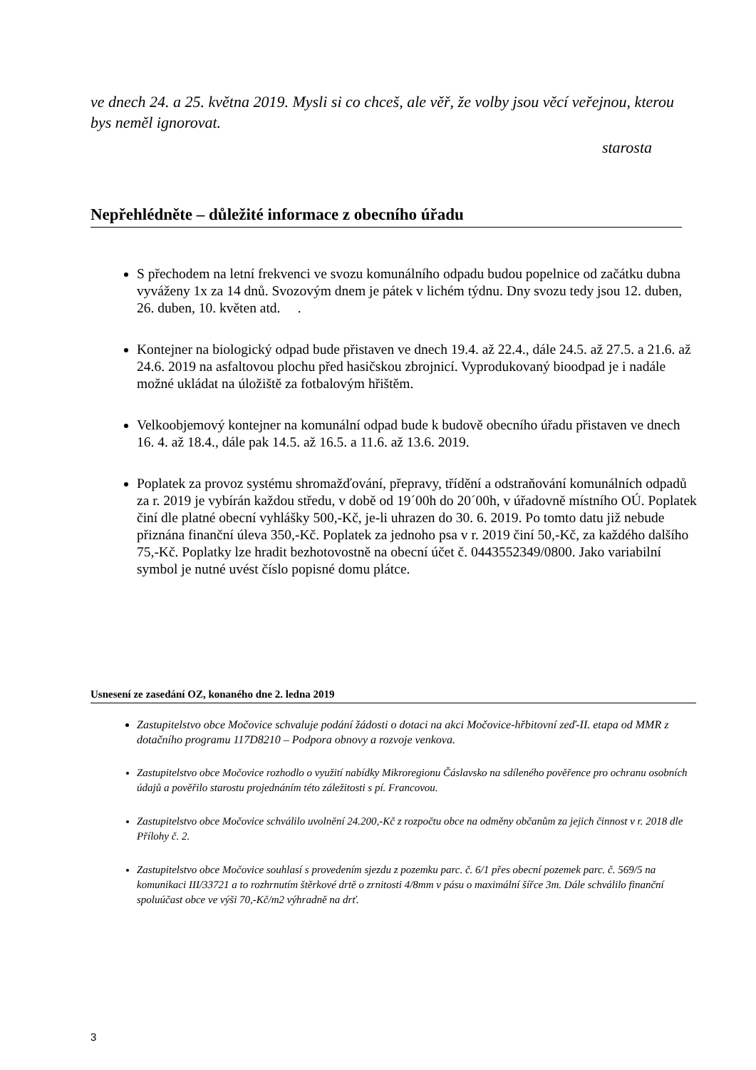ve dnech 24. a 25. května 2019. Mysli si co chceš, ale věř, že volby jsou věcí veřejnou, kterou bys neměl ignorovat.
starosta
Nepřehlédněte – důležité informace z obecního úřadu
S přechodem na letní frekvenci ve svozu komunálního odpadu budou popelnice od začátku dubna vyváženy 1x za 14 dnů. Svozovým dnem je pátek v lichém týdnu. Dny svozu tedy jsou 12. duben, 26. duben, 10. květen atd. .
Kontejner na biologický odpad bude přistaven ve dnech 19.4. až 22.4., dále 24.5. až 27.5. a 21.6. až 24.6. 2019 na asfaltovou plochu před hasičskou zbrojnicí. Vyprodukovaný bioodpad je i nadále možné ukládat na úložiště za fotbalovým hřištěm.
Velkoobjemový kontejner na komunální odpad bude k budově obecního úřadu přistaven ve dnech 16. 4. až 18.4., dále pak 14.5. až 16.5. a 11.6. až 13.6. 2019.
Poplatek za provoz systému shromažďování, přepravy, třídění a odstraňování komunálních odpadů za r. 2019 je vybírán každou středu, v době od 19´00h do 20´00h, v úřadovně místního OÚ. Poplatek činí dle platné obecní vyhlášky 500,-Kč, je-li uhrazen do 30. 6. 2019. Po tomto datu již nebude přiznána finanční úleva 350,-Kč. Poplatek za jednoho psa v r. 2019 činí 50,-Kč, za každého dalšího 75,-Kč. Poplatky lze hradit bezhotovostně na obecní účet č. 0443552349/0800. Jako variabilní symbol je nutné uvést číslo popisné domu plátce.
Usnesení ze zasedání OZ, konaného dne 2. ledna 2019
Zastupitelstvo obce Močovice schvaluje podání žádosti o dotaci na akci Močovice-hřbitovní zeď-II. etapa od MMR z dotačního programu 117D8210 – Podpora obnovy a rozvoje venkova.
Zastupitelstvo obce Močovice rozhodlo o využití nabídky Mikroregionu Čáslavsko na sdíleného pověřence pro ochranu osobních údajů a pověřilo starostu projednáním této záležitosti s pí. Francovou.
Zastupitelstvo obce Močovice schválilo uvolnění 24.200,-Kč z rozpočtu obce na odměny občanům za jejich činnost v r. 2018 dle Přílohy č. 2.
Zastupitelstvo obce Močovice souhlasí s provedením sjezdu z pozemku parc. č. 6/1 přes obecní pozemek parc. č. 569/5 na komunikaci III/33721 a to rozhrnutím štěrkové drtě o zrnitosti 4/8mm v pásu o maximální šířce 3m. Dále schválilo finanční spoluúčast obce ve výši 70,-Kč/m2 výhradně na drť.
3